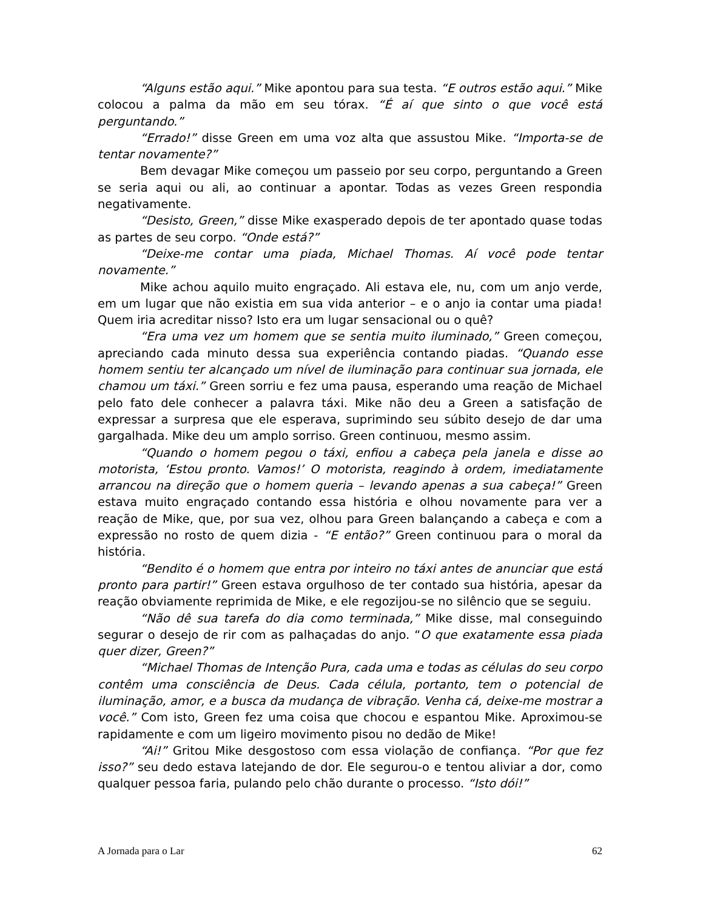“Alguns estão aqui.” Mike apontou para sua testa. “E outros estão aqui.” Mike colocou a palma da mão em seu tórax. “É aí que sinto o que você está perguntando.”
“Errado!” disse Green em uma voz alta que assustou Mike. “Importa-se de tentar novamente?”
Bem devagar Mike começou um passeio por seu corpo, perguntando a Green se seria aqui ou ali, ao continuar a apontar. Todas as vezes Green respondia negativamente.
“Desisto, Green,” disse Mike exasperado depois de ter apontado quase todas as partes de seu corpo. “Onde está?”
“Deixe-me contar uma piada, Michael Thomas. Aí você pode tentar novamente.”
Mike achou aquilo muito engraçado. Ali estava ele, nu, com um anjo verde, em um lugar que não existia em sua vida anterior – e o anjo ia contar uma piada! Quem iria acreditar nisso? Isto era um lugar sensacional ou o quê?
“Era uma vez um homem que se sentia muito iluminado,” Green começou, apreciando cada minuto dessa sua experiência contando piadas. “Quando esse homem sentiu ter alcançado um nível de iluminação para continuar sua jornada, ele chamou um táxi.” Green sorriu e fez uma pausa, esperando uma reação de Michael pelo fato dele conhecer a palavra táxi. Mike não deu a Green a satisfação de expressar a surpresa que ele esperava, suprimindo seu súbito desejo de dar uma gargalhada. Mike deu um amplo sorriso. Green continuou, mesmo assim.
“Quando o homem pegou o táxi, enfiou a cabeça pela janela e disse ao motorista, ‘Estou pronto. Vamos!’ O motorista, reagindo à ordem, imediatamente arrancou na direção que o homem queria – levando apenas a sua cabeça!” Green estava muito engraçado contando essa história e olhou novamente para ver a reação de Mike, que, por sua vez, olhou para Green balançando a cabeça e com a expressão no rosto de quem dizia - “E então?” Green continuou para o moral da história.
“Bendito é o homem que entra por inteiro no táxi antes de anunciar que está pronto para partir!” Green estava orgulhoso de ter contado sua história, apesar da reação obviamente reprimida de Mike, e ele regozijou-se no silêncio que se seguiu.
“Não dê sua tarefa do dia como terminada,” Mike disse, mal conseguindo segurar o desejo de rir com as palhaçadas do anjo. “O que exatamente essa piada quer dizer, Green?”
“Michael Thomas de Intenção Pura, cada uma e todas as células do seu corpo contêm uma consciência de Deus. Cada célula, portanto, tem o potencial de iluminação, amor, e a busca da mudança de vibração. Venha cá, deixe-me mostrar a você.” Com isto, Green fez uma coisa que chocou e espantou Mike. Aproximou-se rapidamente e com um ligeiro movimento pisou no dedão de Mike!
“Ai!” Gritou Mike desgostoso com essa violação de confiança. “Por que fez isso?” seu dedo estava latejando de dor. Ele segurou-o e tentou aliviar a dor, como qualquer pessoa faria, pulando pelo chão durante o processo. “Isto dói!”
A Jornada para o Lar 62